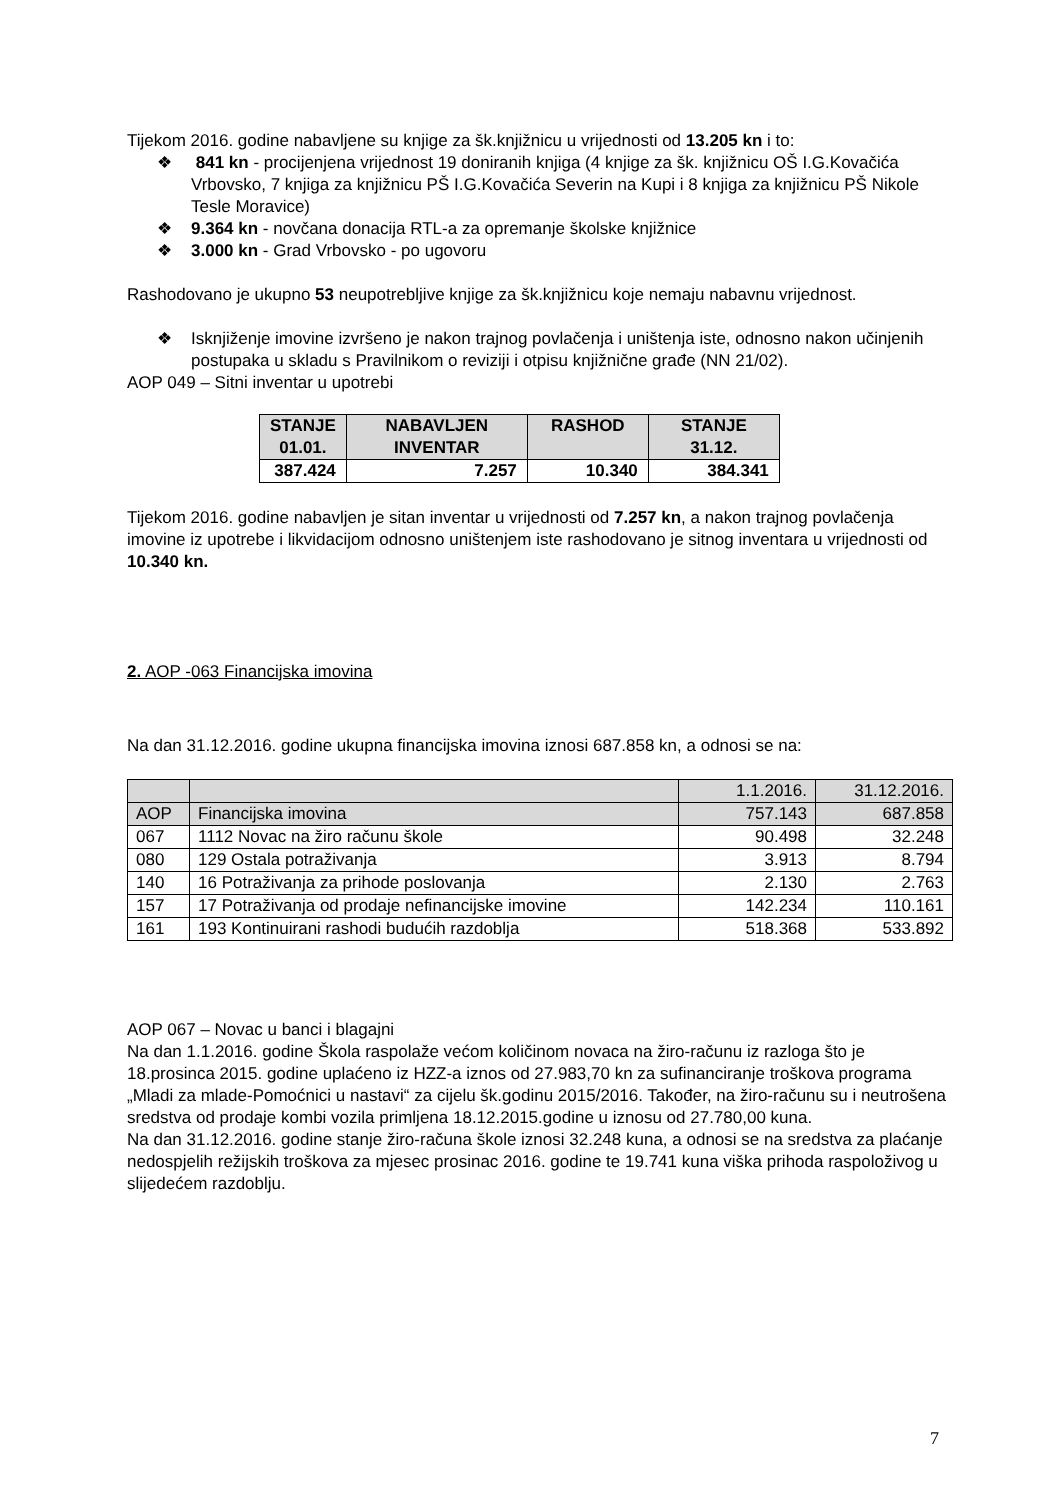Tijekom 2016. godine nabavljene su knjige za šk.knjižnicu u vrijednosti od 13.205 kn i to:
❖ 841 kn - procijenjena vrijednost 19 doniranih knjiga (4 knjige za šk. knjižnicu OŠ I.G.Kovačića Vrbovsko, 7 knjiga za knjižnicu PŠ I.G.Kovačića Severin na Kupi i 8 knjiga za knjižnicu PŠ Nikole Tesle Moravice)
❖ 9.364 kn - novčana donacija RTL-a za opremanje školske knjižnice
❖ 3.000 kn - Grad Vrbovsko - po ugovoru
Rashodovano je ukupno 53 neupotrebljive knjige za šk.knjižnicu koje nemaju nabavnu vrijednost.
❖ Isknjiženje imovine izvršeno je nakon trajnog povlačenja i uništenja iste, odnosno nakon učinjenih postupaka u skladu s Pravilnikom o reviziji i otpisu knjižnične građe (NN 21/02).
AOP 049 – Sitni inventar u upotrebi
| STANJE 01.01. | NABAVLJEN INVENTAR | RASHOD | STANJE 31.12. |
| --- | --- | --- | --- |
| 387.424 | 7.257 | 10.340 | 384.341 |
Tijekom 2016. godine nabavljen je sitan inventar u vrijednosti od 7.257 kn, a nakon trajnog povlačenja imovine iz upotrebe i likvidacijom odnosno uništenjem iste rashodovano je sitnog inventara u vrijednosti od 10.340 kn.
2. AOP -063 Financijska imovina
Na dan 31.12.2016. godine ukupna financijska imovina iznosi 687.858 kn, a odnosi se na:
| | | 1.1.2016. | 31.12.2016. |
| AOP | Financijska imovina | 757.143 | 687.858 |
| 067 | 1112 Novac na žiro računu škole | 90.498 | 32.248 |
| 080 | 129 Ostala potraživanja | 3.913 | 8.794 |
| 140 | 16 Potraživanja za prihode poslovanja | 2.130 | 2.763 |
| 157 | 17 Potraživanja od prodaje nefinancijske imovine | 142.234 | 110.161 |
| 161 | 193 Kontinuirani rashodi budućih razdoblja | 518.368 | 533.892 |
AOP 067 – Novac u banci i blagajni
Na dan 1.1.2016. godine Škola raspolaže većom količinom novaca na žiro-računu iz razloga što je 18.prosinca 2015. godine uplaćeno iz HZZ-a iznos od 27.983,70 kn za sufinanciranje troškova programa „Mladi za mlade-Pomoćnici u nastavi“ za cijelu šk.godinu 2015/2016. Također, na žiro-računu su i neutrošena sredstva od prodaje kombi vozila primljena 18.12.2015.godine u iznosu od 27.780,00 kuna.
Na dan 31.12.2016. godine stanje žiro-računa škole iznosi 32.248 kuna, a odnosi se na sredstva za plaćanje nedospjelih režijskih troškova za mjesec prosinac 2016. godine te 19.741 kuna viška prihoda raspoloživog u slijedećem razdoblju.
7